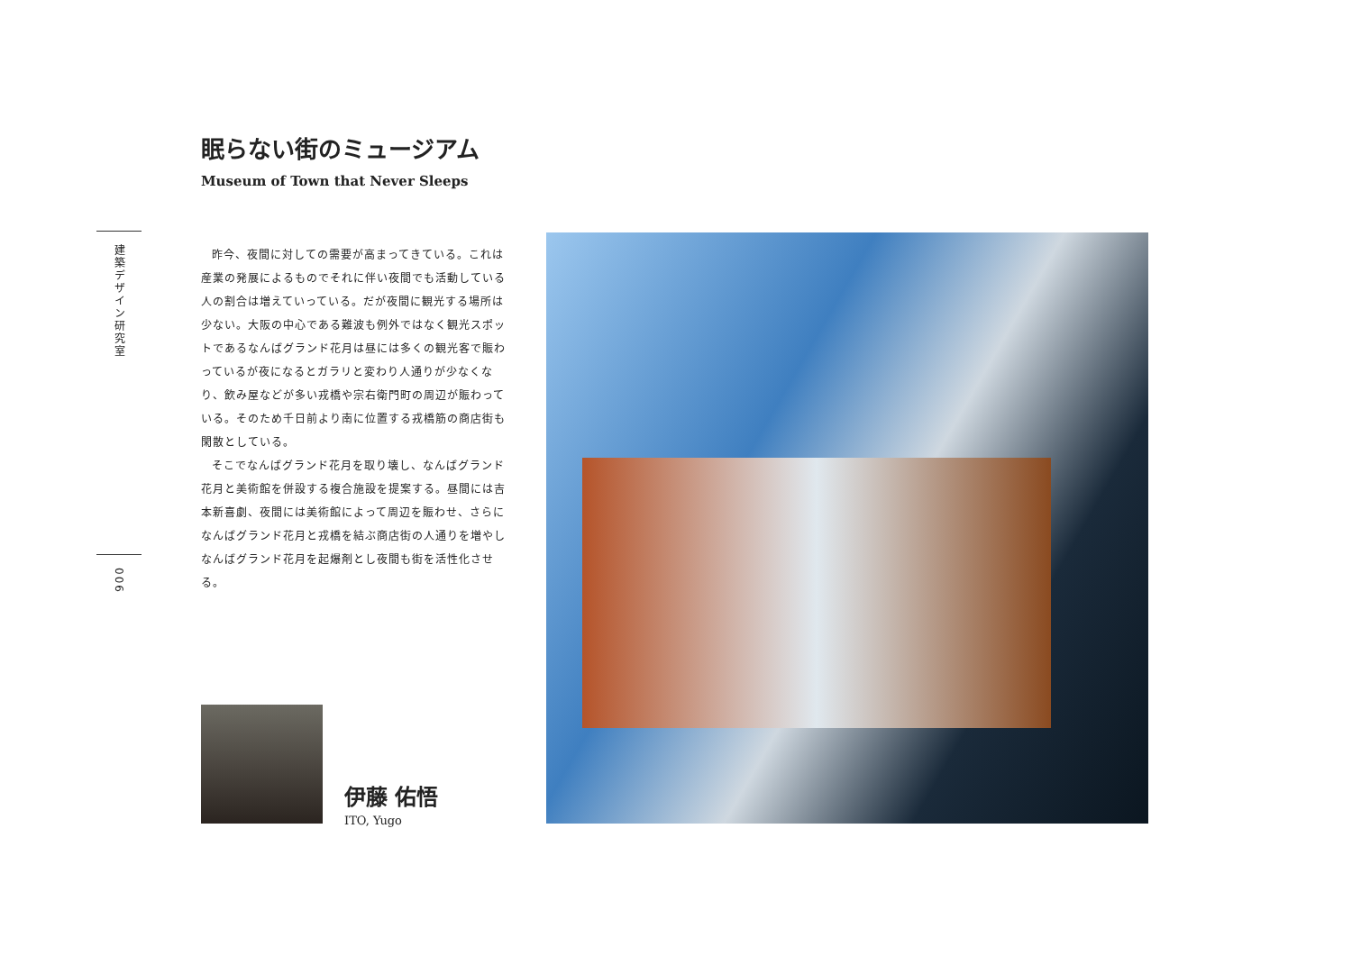建築デザイン研究室
眠らない街のミュージアム
Museum of Town that Never Sleeps
昨今、夜間に対しての需要が高まってきている。これは産業の発展によるものでそれに伴い夜間でも活動している人の割合は増えていっている。だが夜間に観光する場所は少ない。大阪の中心である難波も例外ではなく観光スポットであるなんばグランド花月は昼には多くの観光客で賑わっているが夜になるとガラリと変わり人通りが少なくなり、飲み屋などが多い戎橋や宗右衛門町の周辺が賑わっている。そのため千日前より南に位置する戎橋筋の商店街も閑散としている。
そこでなんばグランド花月を取り壊し、なんばグランド花月と美術館を併設する複合施設を提案する。昼間には吉本新喜劇、夜間には美術館によって周辺を賑わせ、さらになんばグランド花月と戎橋を結ぶ商店街の人通りを増やしなんばグランド花月を起爆剤とし夜間も街を活性化させる。
006
伊藤 佑悟
ITO, Yugo